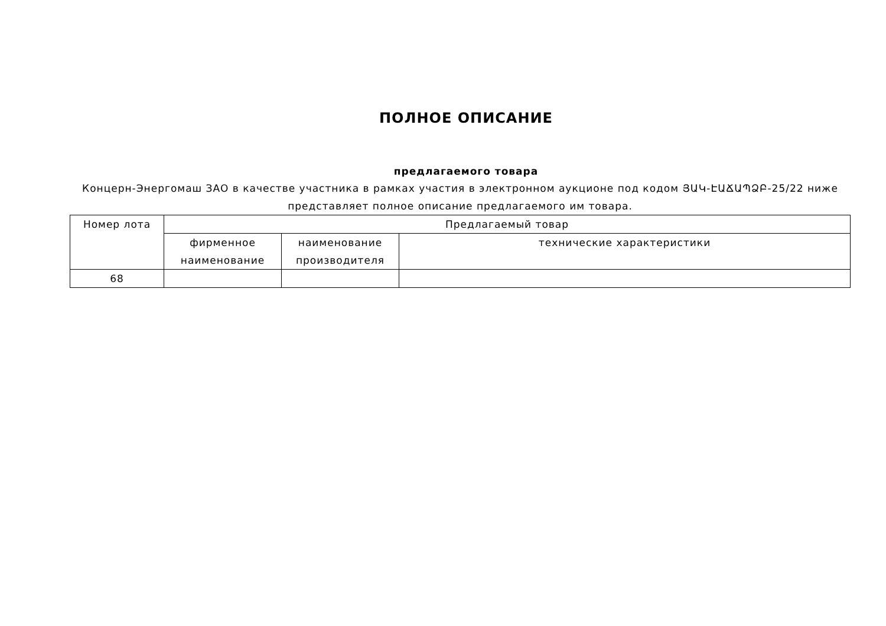ПОЛНОЕ ОПИСАНИЕ
предлагаемого товара
Концерн-Энергомаш ЗАО в качестве участника в рамках участия в электронном аукционе под кодом ՅԱԿ-ԷԱՃԱՊՁԲ-25/22 ниже представляет полное описание предлагаемого им товара.
| Номер лота | Предлагаемый товар | | |
| --- | --- | --- | --- |
| | фирменное наименование | наименование производителя | технические характеристики |
| 68 | | | |